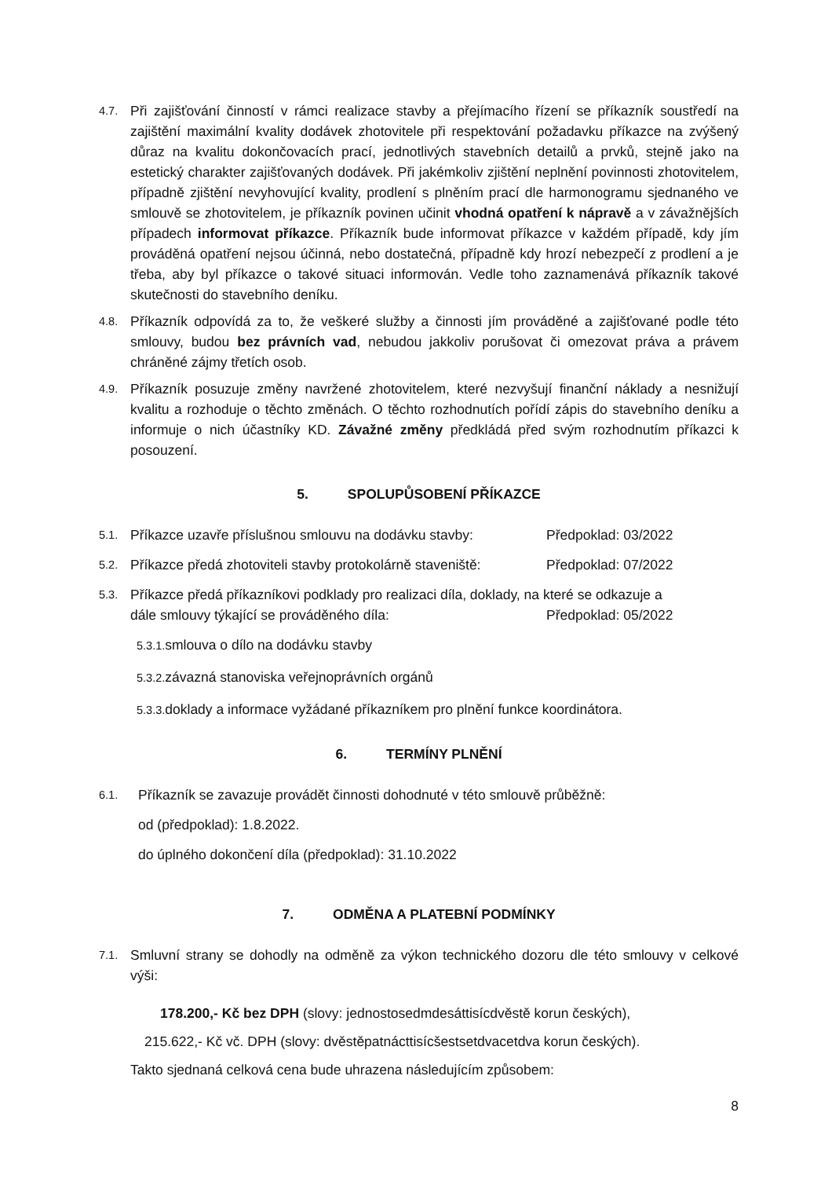4.7.
Při zajišťování činností v rámci realizace stavby a přejímacího řízení se příkazník soustředí na zajištění maximální kvality dodávek zhotovitele při respektování požadavku příkazce na zvýšený důraz na kvalitu dokončovacích prací, jednotlivých stavebních detailů a prvků, stejně jako na estetický charakter zajišťovaných dodávek. Při jakémkoliv zjištění neplnění povinnosti zhotovitelem, případně zjištění nevyhovující kvality, prodlení s plněním prací dle harmonogramu sjednaného ve smlouvě se zhotovitelem, je příkazník povinen učinit vhodná opatření k nápravě a v závažnějších případech informovat příkazce. Příkazník bude informovat příkazce v každém případě, kdy jím prováděná opatření nejsou účinná, nebo dostatečná, případně kdy hrozí nebezpečí z prodlení a je třeba, aby byl příkazce o takové situaci informován. Vedle toho zaznamenává příkazník takové skutečnosti do stavebního deníku.
4.8.
Příkazník odpovídá za to, že veškeré služby a činnosti jím prováděné a zajišťované podle této smlouvy, budou bez právních vad, nebudou jakkoliv porušovat či omezovat práva a právem chráněné zájmy třetích osob.
4.9.
Příkazník posuzuje změny navržené zhotovitelem, které nezvyšují finanční náklady a nesnižují kvalitu a rozhoduje o těchto změnách. O těchto rozhodnutích pořídí zápis do stavebního deníku a informuje o nich účastníky KD. Závažné změny předkládá před svým rozhodnutím příkazci k posouzení.
5. SPOLUPŮSOBENÍ PŘÍKAZCE
5.1.
Příkazce uzavře příslušnou smlouvu na dodávku stavby:
Předpoklad: 03/2022
5.2.
Příkazce předá zhotoviteli stavby protokolárně staveniště:
Předpoklad: 07/2022
5.3.
Příkazce předá příkazníkovi podklady pro realizaci díla, doklady, na které se odkazuje a
dále smlouvy týkající se prováděného díla: Předpoklad: 05/2022
5.3.1. smlouva o dílo na dodávku stavby
5.3.2. závazná stanoviska veřejnoprávních orgánů
5.3.3. doklady a informace vyžádané příkazníkem pro plnění funkce koordinátora.
6. TERMÍNY PLNĚNÍ
6.1.
Příkazník se zavazuje provádět činnosti dohodnuté v této smlouvě průběžně:
od (předpoklad): 1.8.2022.
do úplného dokončení díla (předpoklad): 31.10.2022
7. ODMĚNA A PLATEBNÍ PODMÍNKY
7.1.
Smluvní strany se dohodly na odměně za výkon technického dozoru dle této smlouvy v celkové výši:
178.200,- Kč bez DPH (slovy: jednostosedmdesáttisícdvěstě korun českých),
215.622,- Kč vč. DPH (slovy: dvěstěpatnácttisícšestsetdvacetdva korun českých).
Takto sjednaná celková cena bude uhrazena následujícím způsobem:
8